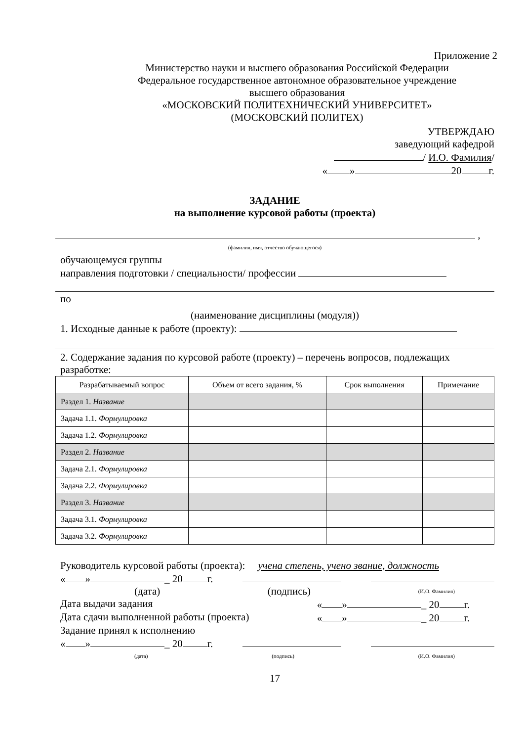Приложение 2
Министерство науки и высшего образования Российской Федерации
Федеральное государственное автономное образовательное учреждение
высшего образования
«МОСКОВСКИЙ ПОЛИТЕХНИЧЕСКИЙ УНИВЕРСИТЕТ»
(МОСКОВСКИЙ ПОЛИТЕХ)
УТВЕРЖДАЮ
заведующий кафедрой
/ И.О. Фамилия/
« » 20 г.
ЗАДАНИЕ
на выполнение курсовой работы (проекта)
,
(фамилия, имя, отчество обучающегося)
обучающемуся группы
направления подготовки / специальности/ профессии
по
(наименование дисциплины (модуля))
1. Исходные данные к работе (проекту):
2. Содержание задания по курсовой работе (проекту) – перечень вопросов, подлежащих разработке:
| Разрабатываемый вопрос | Объем от всего задания, % | Срок выполнения | Примечание |
| --- | --- | --- | --- |
| Раздел 1. Название | | | |
| Задача 1.1. Формулировка | | | |
| Задача 1.2. Формулировка | | | |
| Раздел 2. Название | | | |
| Задача 2.1. Формулировка | | | |
| Задача 2.2. Формулировка | | | |
| Раздел 3. Название | | | |
| Задача 3.1. Формулировка | | | |
| Задача 3.2. Формулировка | | | |
Руководитель курсовой работы (проекта): учена степень, учено звание, должность
« » _ 20 г.
(дата) (подпись) (И.О. Фамилия)
Дата выдачи задания « » _ 20 г.
Дата сдачи выполненной работы (проекта) « » _ 20 г.
Задание принял к исполнению
« » _ 20 г.
(дата) (подпись) (И.О. Фамилия)
17